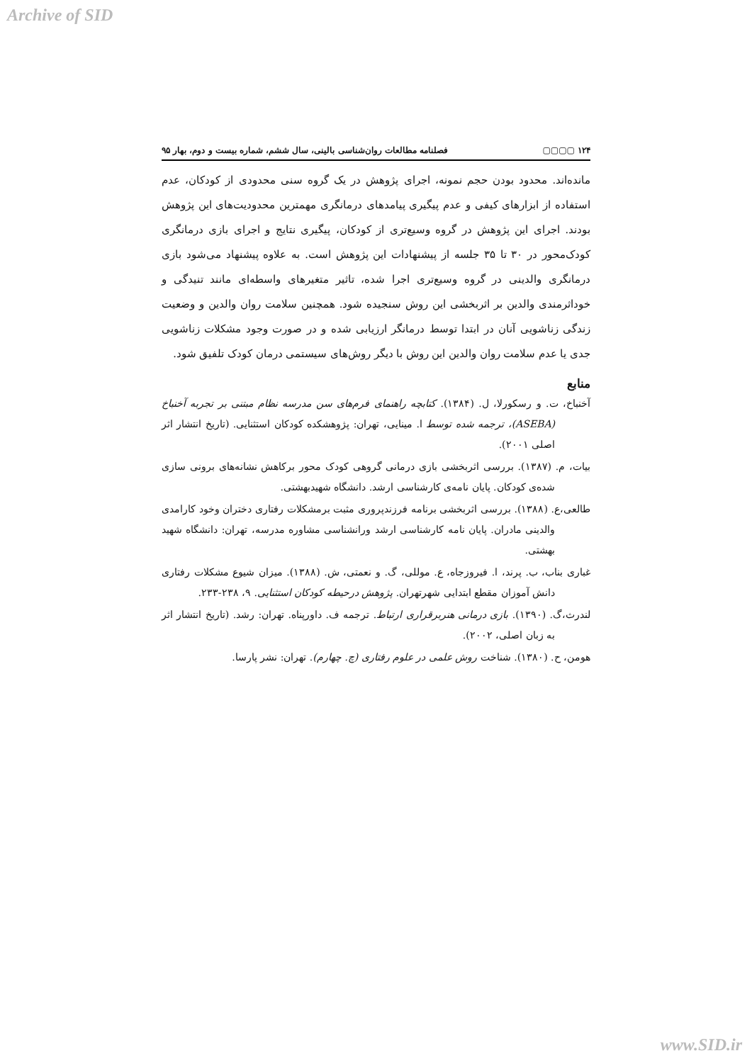Archive of SID
۱۲۴ ▢▢▢▢ فصلنامه مطالعات روان‌شناسی بالینی، سال ششم، شماره بیست و دوم، بهار ۹۵
مانده‌اند. محدود بودن حجم نمونه، اجرای پژوهش در یک گروه سنی محدودی از کودکان، عدم استفاده از ابزارهای کیفی و عدم پیگیری پیامدهای درمانگری مهمترین محدودیت‌های این پژوهش بودند. اجرای این پژوهش در گروه وسیع‌تری از کودکان، پیگیری نتایج و اجرای بازی درمانگری کودک‌محور در ۳۰ تا ۳۵ جلسه از پیشنهادات این پژوهش است. به علاوه پیشنهاد می‌شود بازی درمانگری والدینی در گروه وسیع‌تری اجرا شده، تاثیر متغیرهای واسطه‌ای مانند تنیدگی و خوداثرمندی والدین بر اثربخشی این روش سنجیده شود. همچنین سلامت روان والدین و وضعیت زندگی زناشویی آنان در ابتدا توسط درمانگر ارزیابی شده و در صورت وجود مشکلات زناشویی جدی یا عدم سلامت روان والدین این روش با دیگر روش‌های سیستمی درمان کودک تلفیق شود.
منابع
آخنباخ، ت. و رسکورلا، ل. (۱۳۸۴). کتابچه راهنمای فرم‌های سن مدرسه نظام مبتنی بر تجربه آخنباخ (ASEBA)، ترجمه شده توسط ا. مینایی، تهران: پژوهشکده کودکان استثنایی. (تاریخ انتشار اثر اصلی ۲۰۰۱).
بیات، م. (۱۳۸۷). بررسی اثربخشی بازی درمانی گروهی کودک محور برکاهش نشانه‌های برونی سازی شده‌ی کودکان. پایان نامه‌ی کارشناسی ارشد. دانشگاه شهیدبهشتی.
طالعی،ع. (۱۳۸۸). بررسی اثربخشی برنامه فرزندپروری مثبت برمشکلات رفتاری دختران وخود کارامدی والدینی مادران. پایان نامه کارشناسی ارشد ورانشناسی مشاوره مدرسه، تهران: دانشگاه شهید بهشتی.
غباری بناب، ب. پرند، ا. فیروزجاه، ع. موللی، گ. و نعمتی، ش. (۱۳۸۸). میزان شیوع مشکلات رفتاری دانش آموزان مقطع ابتدایی شهرتهران. پژوهش درحیطه کودکان استثنایی. ۹، ۲۳۸-۲۳۳.
لندرث،گ. (۱۳۹۰). بازی درمانی هنربرقراری ارتباط. ترجمه ف. داورپناه. تهران: رشد. (تاریخ انتشار اثر به زبان اصلی، ۲۰۰۲).
هومن، ح. (۱۳۸۰). شناخت روش علمی در علوم رفتاری (چ. چهارم). تهران: نشر پارسا.
www.SID.ir